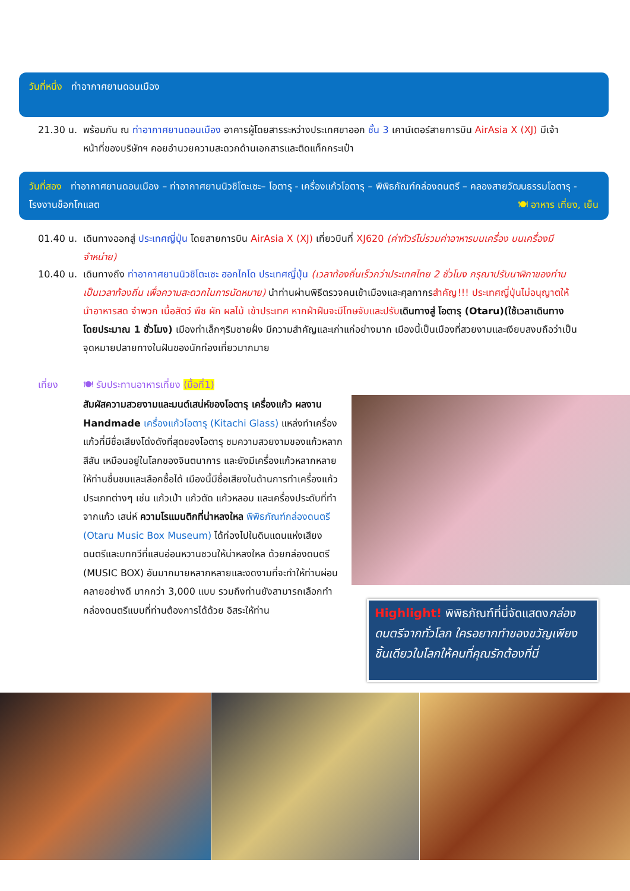วันที่หนึ่ง ท่าอากาศยานดอนเมือง
21.30 น.
พร้อมกัน ณ ท่าอากาศยานดอนเมือง อาคารผู้โดยสารระหว่างประเทศขาออก ชั้น 3 เคาน์เตอร์สายการบิน AirAsia X (XJ) มีเจ้าหน้าที่ของบริษัทฯ คอยอำนวยความสะดวกด้านเอกสารและติดแท็กกระเป๋า
วันที่สอง ท่าอากาศยานดอนเมือง – ท่าอากาศยานนิวชิโตะเซะ– โอตารุ - เครื่องแก้วโอตารุ – พิพิธภัณฑ์กล่องดนตรี – คลองสายวัฒนธรรมโอตารุ - โรงงานช็อกโกแลต 🍽 อาหาร เที่ยง, เย็น
01.40 น.
เดินทางออกสู่ ประเทศญี่ปุ่น โดยสายการบิน AirAsia X (XJ) เที่ยวบินที่ XJ620 (ค่าทัวร์ไม่รวมค่าอาหารบนเครื่อง บนเครื่องมีจำหน่าย)
10.40 น.
เดินทางถึง ท่าอากาศยานนิวชิโตะเซะ ฮอกไกโด ประเทศญี่ปุ่น (เวลาท้องถิ่นเร็วกว่าประเทศไทย 2 ชั่วโมง กรุณาปรับนาฬิกาของท่านเป็นเวลาท้องถิ่น เพื่อความสะดวกในการนัดหมาย) นำท่านผ่านพิธีตรวจคนเข้าเมืองและศุลกากรสำคัญ!!! ประเทศญี่ปุ่นไม่อนุญาตให้นำอาหารสด จำพวก เนื้อสัตว์ พืช ผัก ผลไม้ เข้าประเทศ หากฝ่าฝืนจะมีโทษจับและปรับ เดินทางสู่ โอตารุ (Otaru)(ใช้เวลาเดินทางโดยประมาณ 1 ชั่วโมง) เมืองท่าเล็กๆริมชายฝั่ง มีความสำคัญและเก่าแก่อย่างมาก เมืองนี้เป็นเมืองที่สวยงามและเงียบสงบถือว่าเป็นจุดหมายปลายทางในฝันของนักท่องเที่ยวมากมาย
เที่ยง 🍽 รับประทานอาหารเที่ยง (มื้อที่1)
สัมผัสความสวยงามและมนต์เสน่ห์ของโอตารุ เครื่องแก้ว ผลงาน Handmade เครื่องแก้วโอตารุ (Kitachi Glass) แหล่งทำเครื่องแก้วที่มีชื่อเสียงโด่งดังที่สุดของโอตารุ ชมความสวยงามของแก้วหลากสีสัน เหมือนอยู่ในโลกของจินตนาการ และยังมีเครื่องแก้วหลากหลายให้ท่านชื่นชมและเลือกซื้อได้ เมืองนี้มีชื่อเสียงในด้านการทำเครื่องแก้วประเภทต่างๆ เช่น แก้วเป่า แก้วตัด แก้วหลอม และเครื่องประดับที่ทำจากแก้ว เสน่ห์ ความโรแมนติกที่น่าหลงใหล พิพิธภัณฑ์กล่องดนตรี (Otaru Music Box Museum) ได้ท่องไปในดินแดนแห่งเสียงดนตรีและบทกวีที่แสนอ่อนหวานชวนให้น่าหลงใหล ด้วยกล่องดนตรี (MUSIC BOX) อันมากมายหลากหลายและงดงามที่จะทำให้ท่านผ่อนคลายอย่างดี มากกว่า 3,000 แบบ รวมถึงท่านยังสามารถเลือกทำกล่องดนตรีแบบที่ท่านต้องการได้ด้วย อิสระให้ท่าน
Highlight! พิพิธภัณฑ์ที่นี่จัดแสดงกล่องดนตรีจากทั่วโลก ใครอยากทำของขวัญเพียงชิ้นเดียวในโลกให้คนที่คุณรักต้องที่นี่